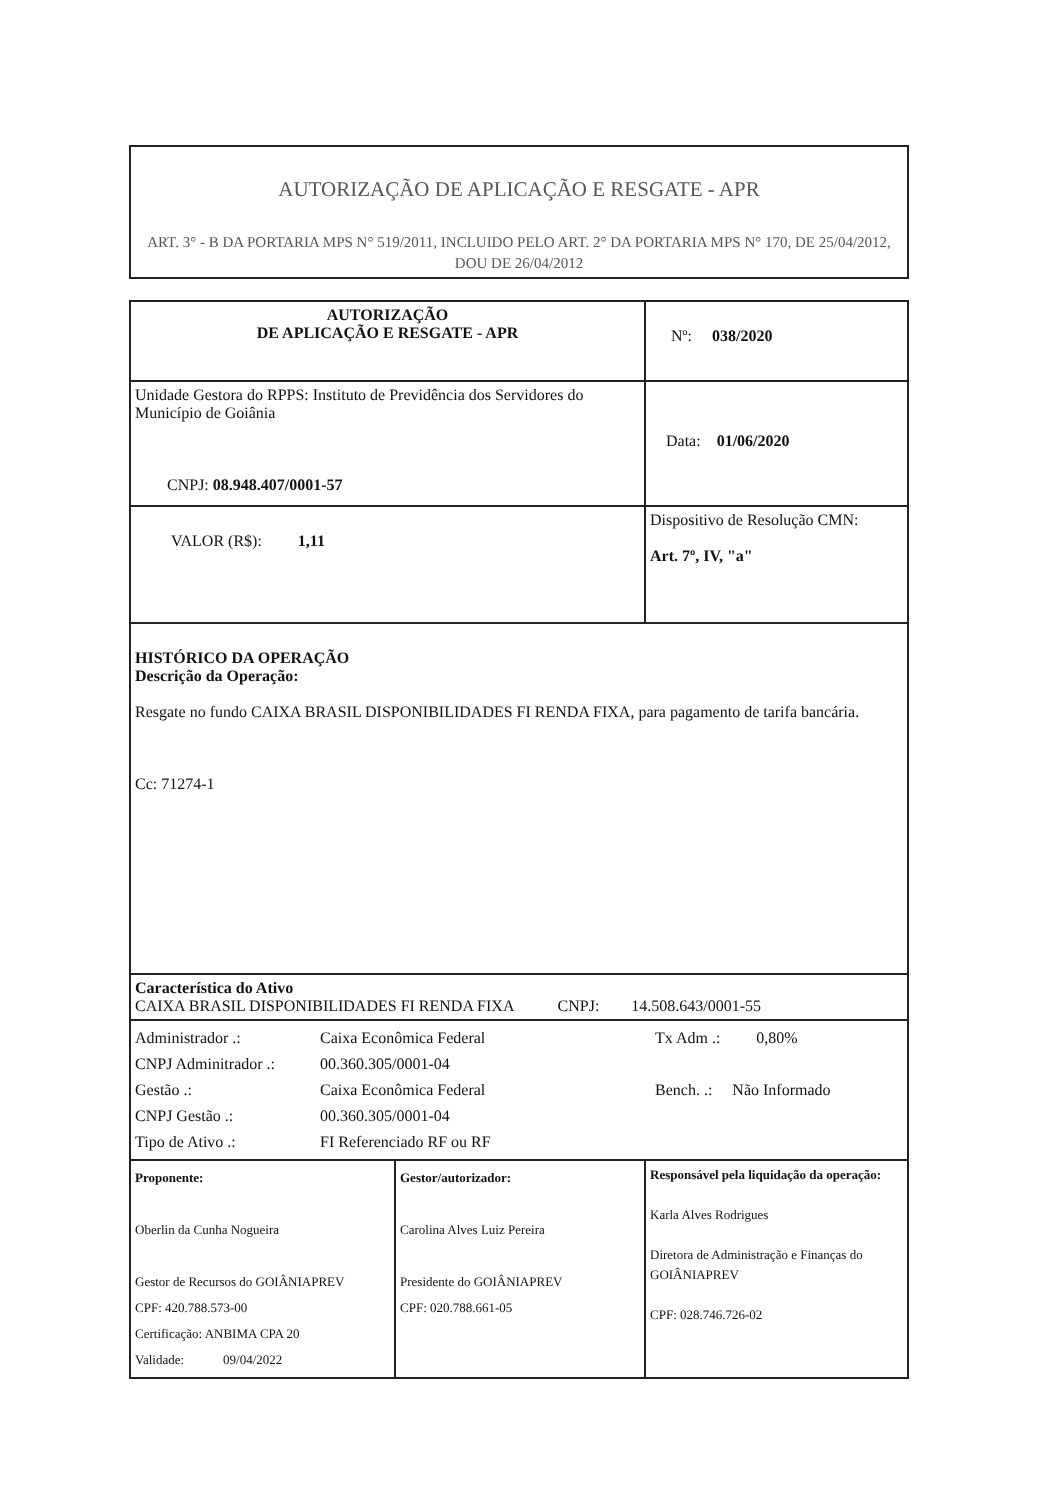AUTORIZAÇÃO DE APLICAÇÃO E RESGATE - APR
ART. 3° - B DA PORTARIA MPS N° 519/2011, INCLUIDO PELO ART. 2° DA PORTARIA MPS N° 170, DE 25/04/2012, DOU DE 26/04/2012
| AUTORIZAÇÃO DE APLICAÇÃO E RESGATE - APR | | Nº: 038/2020 |
| Unidade Gestora do RPPS: Instituto de Previdência dos Servidores do Município de Goiânia CNPJ: 08.948.407/0001-57 | | Data: 01/06/2020 |
| VALOR (R$): 1,11 | | Dispositivo de Resolução CMN: Art. 7º, IV, "a" |
| HISTÓRICO DA OPERAÇÃO Descrição da Operação: Resgate no fundo CAIXA BRASIL DISPONIBILIDADES FI RENDA FIXA, para pagamento de tarifa bancária. Cc: 71274-1 | | |
| Característica do Ativo CAIXA BRASIL DISPONIBILIDADES FI RENDA FIXA CNPJ: 14.508.643/0001-55 | | |
| Administrador .: CNPJ Adminitrador .: Gestão .: CNPJ Gestão .: Tipo de Ativo .: Caixa Econômica Federal 00.360.305/0001-04 Caixa Econômica Federal 00.360.305/0001-04 FI Referenciado RF ou RF Tx Adm .: 0,80% Bench. .: Não Informado | | |
| Proponente: Oberlin da Cunha Nogueira Gestor de Recursos do GOIÂNIAPREV CPF: 420.788.573-00 Certificação: ANBIMA CPA 20 Validade: 09/04/2022 | Gestor/autorizador: Carolina Alves Luiz Pereira Presidente do GOIÂNIAPREV CPF: 020.788.661-05 | Responsável pela liquidação da operação: Karla Alves Rodrigues Diretora de Administração e Finanças do GOIÂNIAPREV CPF: 028.746.726-02 |